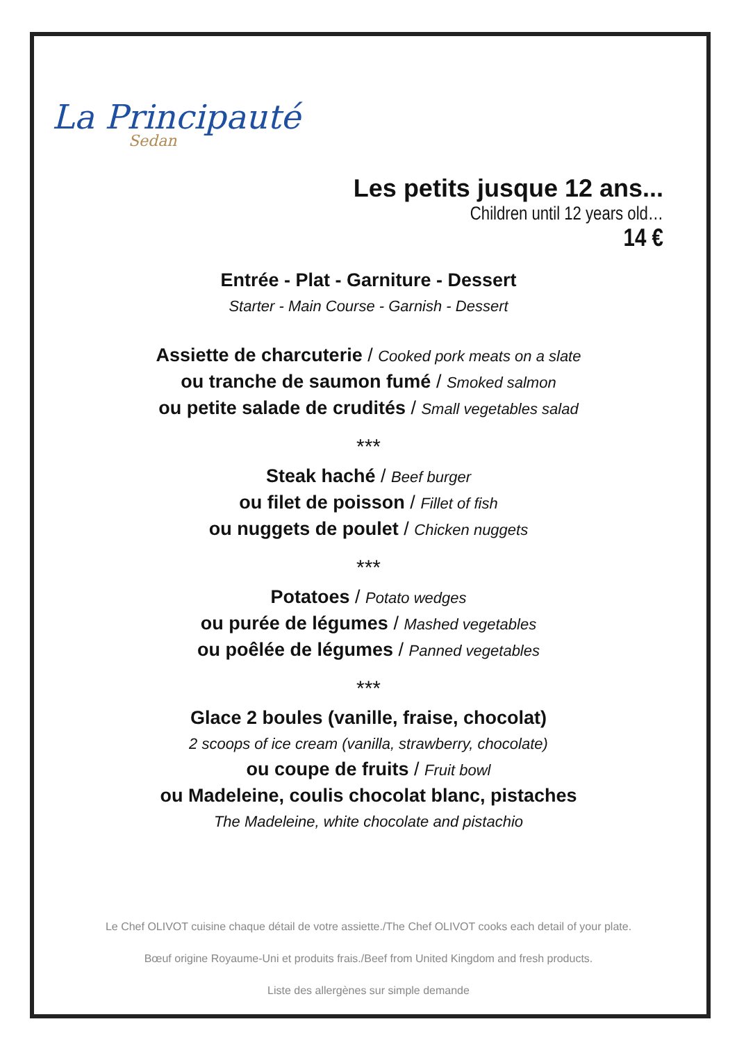La Principauté
Sedan
Les petits jusque 12 ans...
Children until 12 years old…
14 €
Entrée - Plat - Garniture - Dessert
Starter - Main Course - Garnish - Dessert
Assiette de charcuterie / Cooked pork meats on a slate
ou tranche de saumon fumé / Smoked salmon
ou petite salade de crudités / Small vegetables salad
***
Steak haché / Beef burger
ou filet de poisson / Fillet of fish
ou nuggets de poulet / Chicken nuggets
***
Potatoes / Potato wedges
ou purée de légumes / Mashed vegetables
ou poêlée de légumes / Panned vegetables
***
Glace 2 boules (vanille, fraise, chocolat)
2 scoops of ice cream (vanilla, strawberry, chocolate)
ou coupe de fruits / Fruit bowl
ou Madeleine, coulis chocolat blanc, pistaches
The Madeleine, white chocolate and pistachio
Le Chef OLIVOT cuisine chaque détail de votre assiette./The Chef OLIVOT cooks each detail of your plate.
Bœuf origine Royaume-Uni et produits frais./Beef from United Kingdom and fresh products.
Liste des allergènes sur simple demande